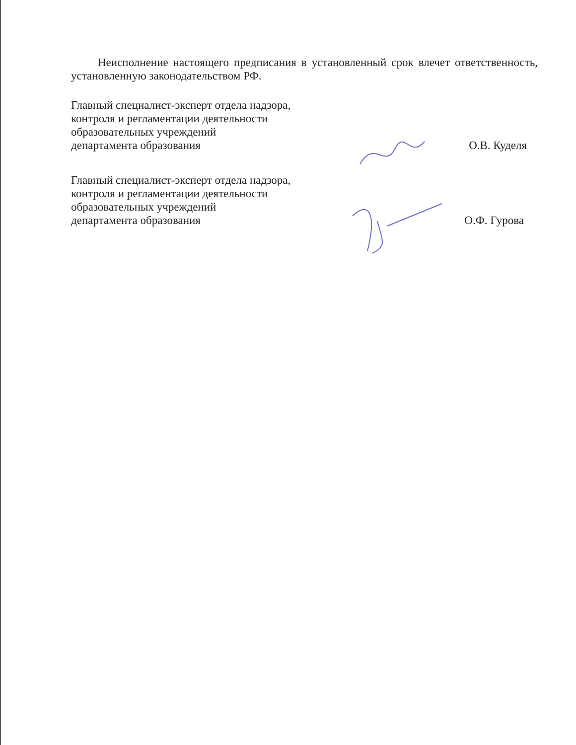Неисполнение настоящего предписания в установленный срок влечет ответственность, установленную законодательством РФ.
Главный специалист-эксперт отдела надзора,
контроля и регламентации деятельности
образовательных учреждений
департамента образования
О.В. Куделя
Главный специалист-эксперт отдела надзора,
контроля и регламентации деятельности
образовательных учреждений
департамента образования
О.Ф. Гурова